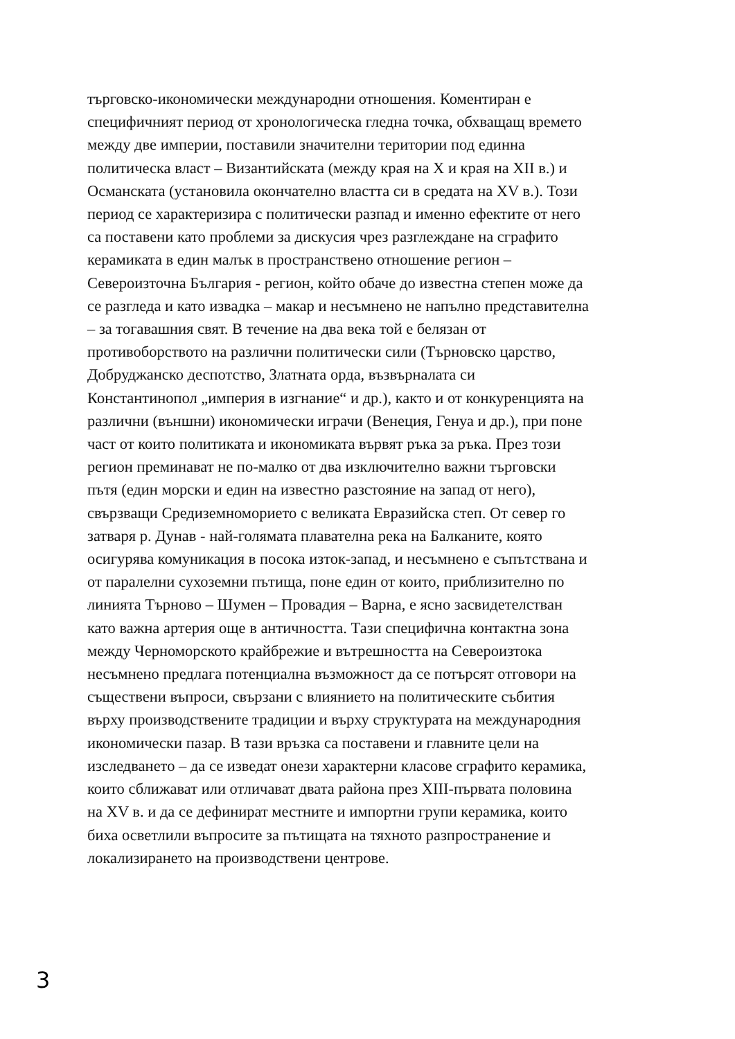търговско-икономически международни отношения. Коментиран е
специфичният период от хронологическа гледна точка, обхващащ времето
между две империи, поставили значителни територии под единна
политическа власт – Византийската (между края на Х и края на XII в.) и
Османската (установила окончателно властта си в средата на XV в.). Този
период се характеризира с политически разпад и именно ефектите от него
са поставени като проблеми за дискусия чрез разглеждане на сграфито
керамиката в един малък в пространствено отношение регион –
Североизточна България - регион, който обаче до известна степен може да
се разгледа и като извадка – макар и несъмнено не напълно представителна
– за тогавашния свят. В течение на два века той е белязан от
противоборството на различни политически сили (Търновско царство,
Добруджанско деспотство, Златната орда, възвърналата си
Константинопол „империя в изгнание“ и др.), както и от конкуренцията на
различни (външни) икономически играчи (Венеция, Генуа и др.), при поне
част от които политиката и икономиката вървят ръка за ръка. През този
регион преминават не по-малко от два изключително важни търговски
пътя (един морски и един на известно разстояние на запад от него),
свързващи Средиземноморието с великата Евразийска степ. От север го
затваря р. Дунав - най-голямата плавателна река на Балканите, която
осигурява комуникация в посока изток-запад, и несъмнено е съпътствана и
от паралелни сухоземни пътища, поне един от които, приблизително по
линията Търново – Шумен – Провадия – Варна, е ясно засвидетелстван
като важна артерия още в античността. Тази специфична контактна зона
между Черноморското крайбрежие и вътрешността на Североизтока
несъмнено предлага потенциална възможност да се потърсят отговори на
съществени въпроси, свързани с влиянието на политическите събития
върху производствените традиции и върху структурата на международния
икономически пазар. В тази връзка са поставени и главните цели на
изследването – да се изведат онези характерни класове сграфито керамика,
които сближават или отличават двата района през XIII-първата половина
на XV в. и да се дефинират местните и импортни групи керамика, които
биха осветлили въпросите за пътищата на тяхното разпространение и
локализирането на производствени центрове.
3